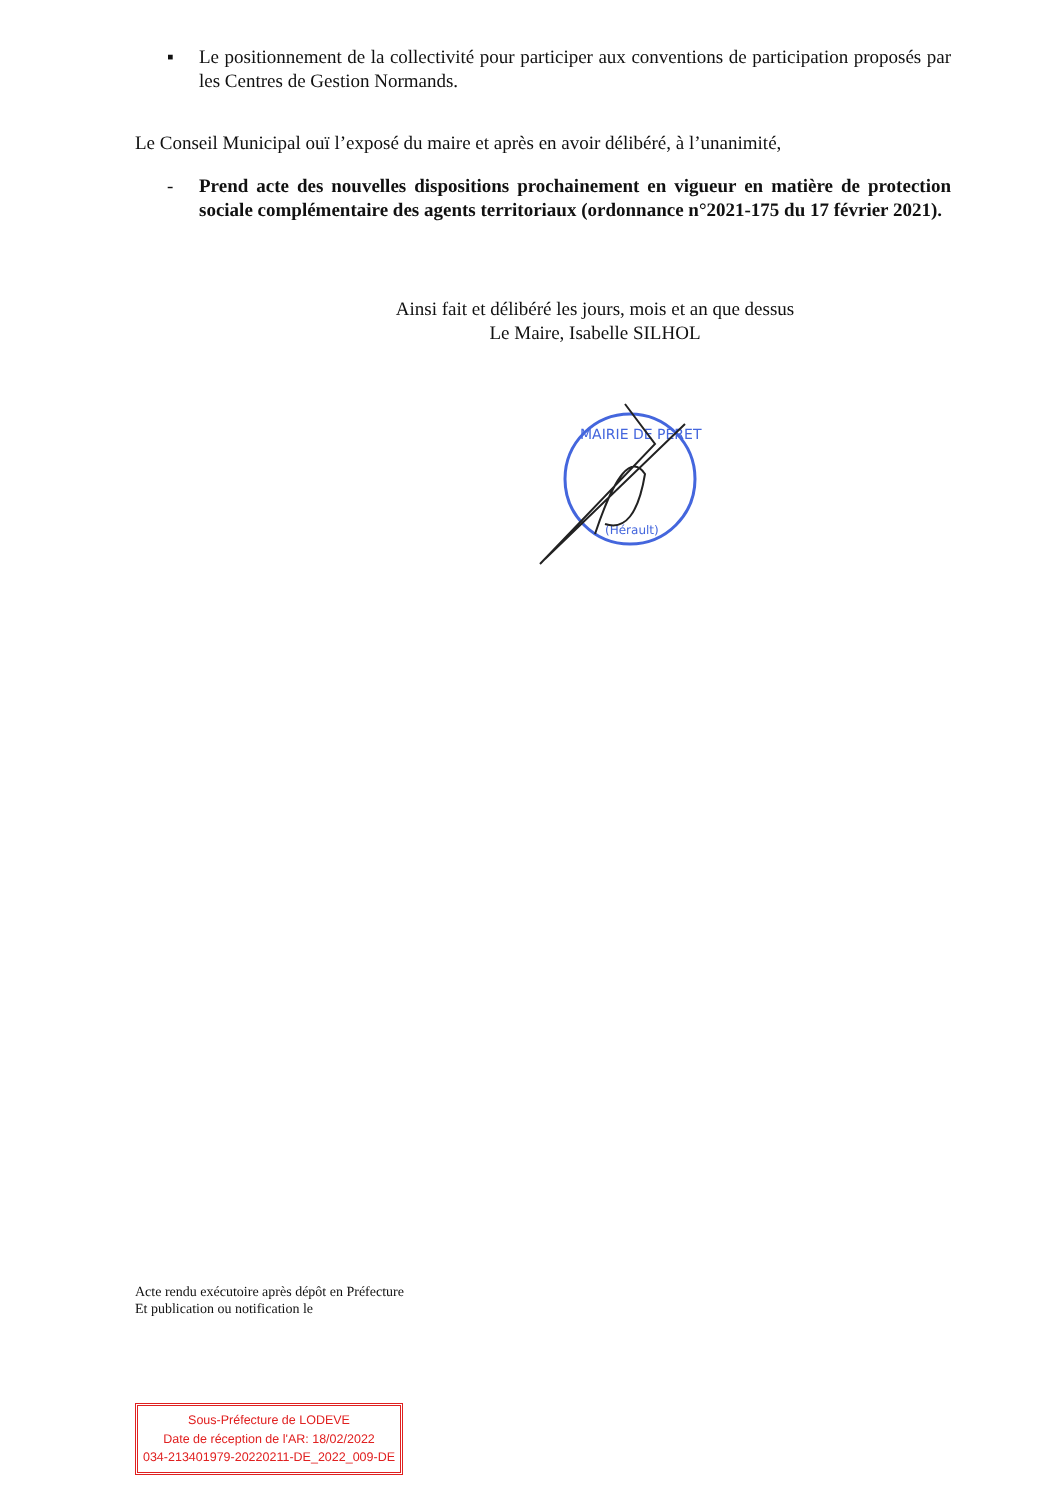▪ Le positionnement de la collectivité pour participer aux conventions de participation proposés par les Centres de Gestion Normands.
Le Conseil Municipal ouï l’exposé du maire et après en avoir délibéré, à l’unanimité,
- Prend acte des nouvelles dispositions prochainement en vigueur en matière de protection sociale complémentaire des agents territoriaux (ordonnance n°2021-175 du 17 février 2021).
Ainsi fait et délibéré les jours, mois et an que dessus
Le Maire, Isabelle SILHOL
MAIRIE DE PERET
(Hérault)
Acte rendu exécutoire après dépôt en Préfecture
Et publication ou notification le
Sous-Préfecture de LODEVE
Date de réception de l'AR: 18/02/2022
034-213401979-20220211-DE_2022_009-DE